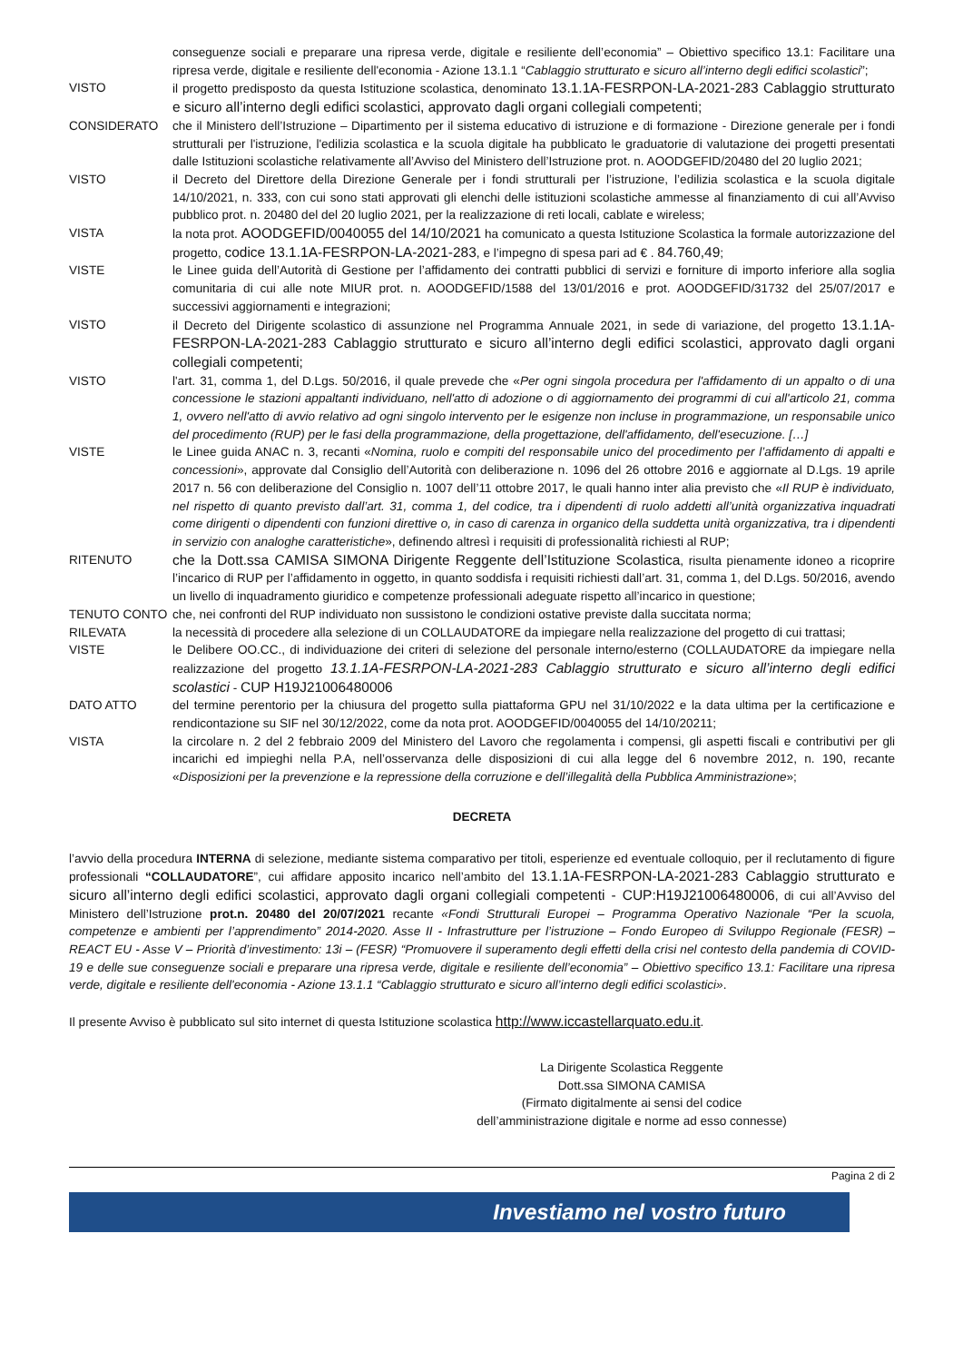conseguenze sociali e preparare una ripresa verde, digitale e resiliente dell’economia” – Obiettivo specifico 13.1: Facilitare una ripresa verde, digitale e resiliente dell'economia - Azione 13.1.1 “Cablaggio strutturato e sicuro all’interno degli edifici scolastici”;
VISTO il progetto predisposto da questa Istituzione scolastica, denominato 13.1.1A-FESRPON-LA-2021-283 Cablaggio strutturato e sicuro all’interno degli edifici scolastici, approvato dagli organi collegiali competenti;
CONSIDERATO che il Ministero dell’Istruzione – Dipartimento per il sistema educativo di istruzione e di formazione - Direzione generale per i fondi strutturali per l'istruzione, l'edilizia scolastica e la scuola digitale ha pubblicato le graduatorie di valutazione dei progetti presentati dalle Istituzioni scolastiche relativamente all’Avviso del Ministero dell’Istruzione prot. n. AOODGEFID/20480 del 20 luglio 2021;
VISTO il Decreto del Direttore della Direzione Generale per i fondi strutturali per l’istruzione, l’edilizia scolastica e la scuola digitale 14/10/2021, n. 333, con cui sono stati approvati gli elenchi delle istituzioni scolastiche ammesse al finanziamento di cui all’Avviso pubblico prot. n. 20480 del del 20 luglio 2021, per la realizzazione di reti locali, cablate e wireless;
VISTA la nota prot. AOODGEFID/0040055 del 14/10/2021 ha comunicato a questa Istituzione Scolastica la formale autorizzazione del progetto, codice 13.1.1A-FESRPON-LA-2021-283, e l’impegno di spesa pari ad € . 84.760,49;
VISTE le Linee guida dell’Autorità di Gestione per l’affidamento dei contratti pubblici di servizi e forniture di importo inferiore alla soglia comunitaria di cui alle note MIUR prot. n. AOODGEFID/1588 del 13/01/2016 e prot. AOODGEFID/31732 del 25/07/2017 e successivi aggiornamenti e integrazioni;
VISTO il Decreto del Dirigente scolastico di assunzione nel Programma Annuale 2021, in sede di variazione, del progetto 13.1.1A-FESRPON-LA-2021-283 Cablaggio strutturato e sicuro all’interno degli edifici scolastici, approvato dagli organi collegiali competenti;
VISTO l'art. 31, comma 1, del D.Lgs. 50/2016, il quale prevede che «Per ogni singola procedura per l'affidamento di un appalto o di una concessione le stazioni appaltanti individuano, nell'atto di adozione o di aggiornamento dei programmi di cui all'articolo 21, comma 1, ovvero nell'atto di avvio relativo ad ogni singolo intervento per le esigenze non incluse in programmazione, un responsabile unico del procedimento (RUP) per le fasi della programmazione, della progettazione, dell'affidamento, dell'esecuzione. […]
VISTE le Linee guida ANAC n. 3, recanti «Nomina, ruolo e compiti del responsabile unico del procedimento per l’affidamento di appalti e concessioni», approvate dal Consiglio dell’Autorità con deliberazione n. 1096 del 26 ottobre 2016 e aggiornate al D.Lgs. 19 aprile 2017 n. 56 con deliberazione del Consiglio n. 1007 dell’11 ottobre 2017, le quali hanno inter alia previsto che «Il RUP è individuato, nel rispetto di quanto previsto dall’art. 31, comma 1, del codice, tra i dipendenti di ruolo addetti all’unità organizzativa inquadrati come dirigenti o dipendenti con funzioni direttive o, in caso di carenza in organico della suddetta unità organizzativa, tra i dipendenti in servizio con analoghe caratteristiche», definendo altresì i requisiti di professionalità richiesti al RUP;
RITENUTO che la Dott.ssa CAMISA SIMONA Dirigente Reggente dell’Istituzione Scolastica, risulta pienamente idoneo a ricoprire l’incarico di RUP per l’affidamento in oggetto, in quanto soddisfa i requisiti richiesti dall’art. 31, comma 1, del D.Lgs. 50/2016, avendo un livello di inquadramento giuridico e competenze professionali adeguate rispetto all’incarico in questione;
TENUTO CONTO che, nei confronti del RUP individuato non sussistono le condizioni ostative previste dalla succitata norma;
RILEVATA la necessità di procedere alla selezione di un COLLAUDATORE da impiegare nella realizzazione del progetto di cui trattasi;
VISTE le Delibere OO.CC., di individuazione dei criteri di selezione del personale interno/esterno (COLLAUDATORE da impiegare nella realizzazione del progetto 13.1.1A-FESRPON-LA-2021-283 Cablaggio strutturato e sicuro all’interno degli edifici scolastici - CUP H19J21006480006
DATO ATTO del termine perentorio per la chiusura del progetto sulla piattaforma GPU nel 31/10/2022 e la data ultima per la certificazione e rendicontazione su SIF nel 30/12/2022, come da nota prot. AOODGEFID/0040055 del 14/10/20211;
VISTA la circolare n. 2 del 2 febbraio 2009 del Ministero del Lavoro che regolamenta i compensi, gli aspetti fiscali e contributivi per gli incarichi ed impieghi nella P.A, nell’osservanza delle disposizioni di cui alla legge del 6 novembre 2012, n. 190, recante «Disposizioni per la prevenzione e la repressione della corruzione e dell’illegalità della Pubblica Amministrazione»;
DECRETA
l’avvio della procedura INTERNA di selezione, mediante sistema comparativo per titoli, esperienze ed eventuale colloquio, per il reclutamento di figure professionali “COLLAUDATORE”, cui affidare apposito incarico nell’ambito del 13.1.1A-FESRPON-LA-2021-283 Cablaggio strutturato e sicuro all’interno degli edifici scolastici, approvato dagli organi collegiali competenti - CUP:H19J21006480006, di cui all’Avviso del Ministero dell’Istruzione prot.n. 20480 del 20/07/2021 recante «Fondi Strutturali Europei – Programma Operativo Nazionale “Per la scuola, competenze e ambienti per l’apprendimento” 2014-2020. Asse II - Infrastrutture per l’istruzione – Fondo Europeo di Sviluppo Regionale (FESR) – REACT EU - Asse V – Priorità d’investimento: 13i – (FESR) “Promuovere il superamento degli effetti della crisi nel contesto della pandemia di COVID-19 e delle sue conseguenze sociali e preparare una ripresa verde, digitale e resiliente dell’economia” – Obiettivo specifico 13.1: Facilitare una ripresa verde, digitale e resiliente dell'economia - Azione 13.1.1 “Cablaggio strutturato e sicuro all’interno degli edifici scolastici».
Il presente Avviso è pubblicato sul sito internet di questa Istituzione scolastica http://www.iccastellarquato.edu.it.
La Dirigente Scolastica Reggente
Dott.ssa SIMONA CAMISA
(Firmato digitalmente ai sensi del codice
dell’amministrazione digitale e norme ad esso connesse)
Pagina 2 di 2
Investiamo nel vostro futuro